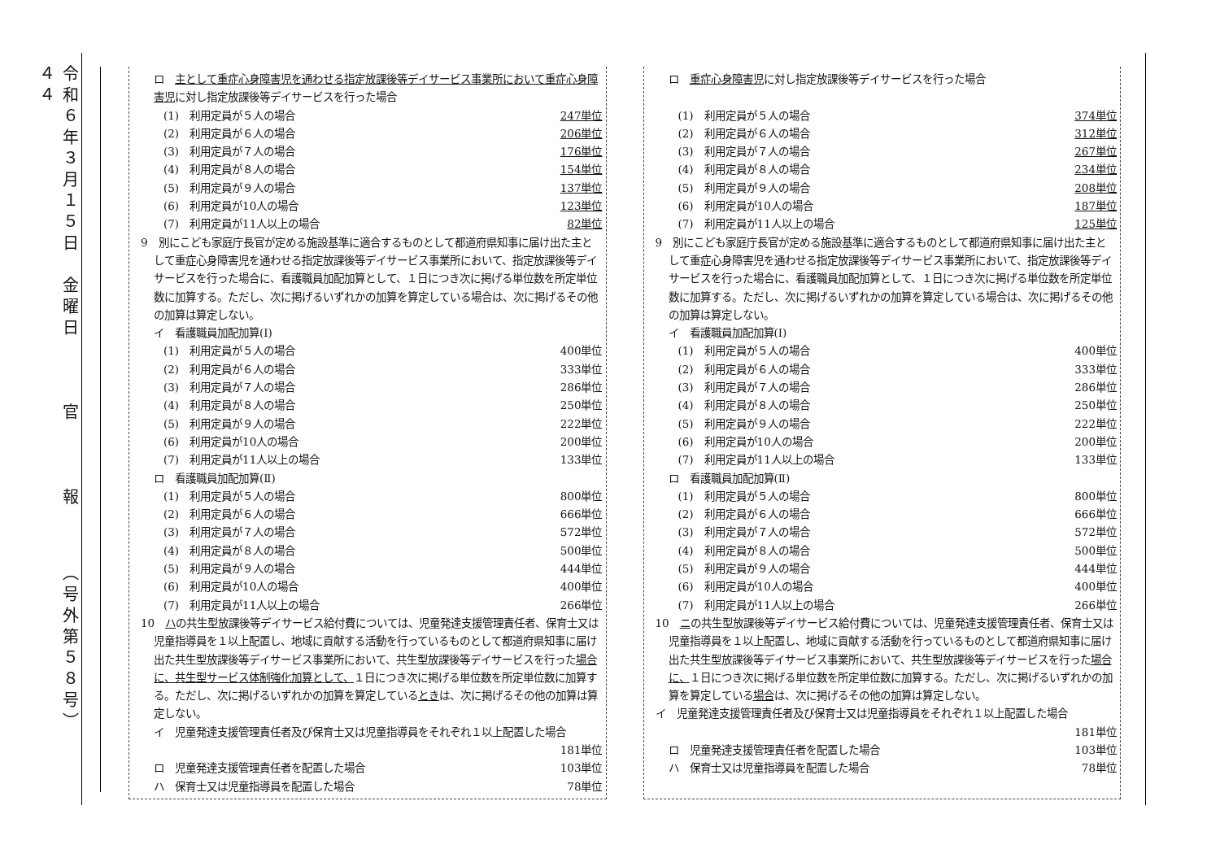令和６年３月１５日　金曜日　　　官　　　報　　　（号外第５８号）　　　４４
ロ　主として重症心身障害児を通わせる指定放課後等デイサービス事業所において重症心身障害児に対し指定放課後等デイサービスを行った場合
(1)　利用定員が５人の場合 247単位
(2)　利用定員が６人の場合 206単位
(3)　利用定員が７人の場合 176単位
(4)　利用定員が８人の場合 154単位
(5)　利用定員が９人の場合 137単位
(6)　利用定員が10人の場合 123単位
(7)　利用定員が11人以上の場合 82単位
9　別にこども家庭庁長官が定める施設基準に適合するものとして都道府県知事に届け出た主として重症心身障害児を通わせる指定放課後等デイサービス事業所において、指定放課後等デイサービスを行った場合に、看護職員加配加算として、１日につき次に掲げる単位数を所定単位数に加算する。ただし、次に掲げるいずれかの加算を算定している場合は、次に掲げるその他の加算は算定しない。
イ　看護職員加配加算(Ⅰ)
(1)　利用定員が５人の場合 400単位
(2)　利用定員が６人の場合 333単位
(3)　利用定員が７人の場合 286単位
(4)　利用定員が８人の場合 250単位
(5)　利用定員が９人の場合 222単位
(6)　利用定員が10人の場合 200単位
(7)　利用定員が11人以上の場合 133単位
ロ　看護職員加配加算(Ⅱ)
(1)　利用定員が５人の場合 800単位
(2)　利用定員が６人の場合 666単位
(3)　利用定員が７人の場合 572単位
(4)　利用定員が８人の場合 500単位
(5)　利用定員が９人の場合 444単位
(6)　利用定員が10人の場合 400単位
(7)　利用定員が11人以上の場合 266単位
10　ハの共生型放課後等デイサービス給付費については、児童発達支援管理責任者、保育士又は児童指導員を１以上配置し、地域に貢献する活動を行っているものとして都道府県知事に届け出た共生型放課後等デイサービス事業所において、共生型放課後等デイサービスを行った場合に、共生型サービス体制強化加算として、１日につき次に掲げる単位数を所定単位数に加算する。ただし、次に掲げるいずれかの加算を算定しているときは、次に掲げるその他の加算は算定しない。
イ　児童発達支援管理責任者及び保育士又は児童指導員をそれぞれ１以上配置した場合
181単位
ロ　児童発達支援管理責任者を配置した場合 103単位
ハ　保育士又は児童指導員を配置した場合 78単位
ロ　重症心身障害児に対し指定放課後等デイサービスを行った場合
(1)　利用定員が５人の場合 374単位
(2)　利用定員が６人の場合 312単位
(3)　利用定員が７人の場合 267単位
(4)　利用定員が８人の場合 234単位
(5)　利用定員が９人の場合 208単位
(6)　利用定員が10人の場合 187単位
(7)　利用定員が11人以上の場合 125単位
9　別にこども家庭庁長官が定める施設基準に適合するものとして都道府県知事に届け出た主として重症心身障害児を通わせる指定放課後等デイサービス事業所において、指定放課後等デイサービスを行った場合に、看護職員加配加算として、１日につき次に掲げる単位数を所定単位数に加算する。ただし、次に掲げるいずれかの加算を算定している場合は、次に掲げるその他の加算は算定しない。
イ　看護職員加配加算(Ⅰ)
(1)　利用定員が５人の場合 400単位
(2)　利用定員が６人の場合 333単位
(3)　利用定員が７人の場合 286単位
(4)　利用定員が８人の場合 250単位
(5)　利用定員が９人の場合 222単位
(6)　利用定員が10人の場合 200単位
(7)　利用定員が11人以上の場合 133単位
ロ　看護職員加配加算(Ⅱ)
(1)　利用定員が５人の場合 800単位
(2)　利用定員が６人の場合 666単位
(3)　利用定員が７人の場合 572単位
(4)　利用定員が８人の場合 500単位
(5)　利用定員が９人の場合 444単位
(6)　利用定員が10人の場合 400単位
(7)　利用定員が11人以上の場合 266単位
10　ニの共生型放課後等デイサービス給付費については、児童発達支援管理責任者、保育士又は児童指導員を１以上配置し、地域に貢献する活動を行っているものとして都道府県知事に届け出た共生型放課後等デイサービス事業所において、共生型放課後等デイサービスを行った場合に、１日につき次に掲げる単位数を所定単位数に加算する。ただし、次に掲げるいずれかの加算を算定している場合は、次に掲げるその他の加算は算定しない。
イ　児童発達支援管理責任者及び保育士又は児童指導員をそれぞれ１以上配置した場合
181単位
ロ　児童発達支援管理責任者を配置した場合 103単位
ハ　保育士又は児童指導員を配置した場合 78単位